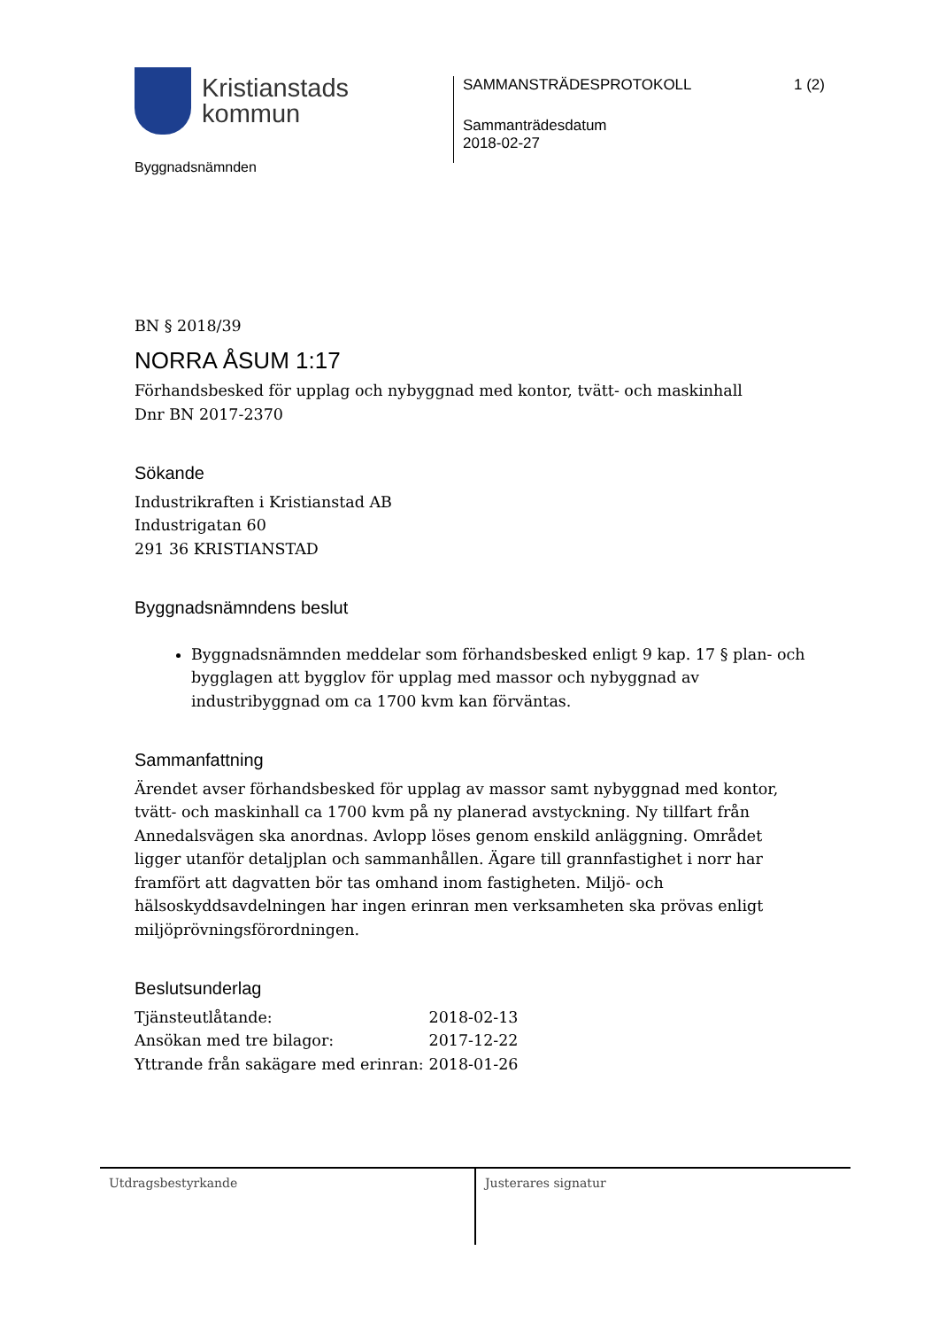Kristianstads
kommun
Byggnadsnämnden
SAMMANSTRÄDESPROTOKOLL
Sammanträdesdatum
2018-02-27
1 (2)
BN § 2018/39
NORRA ÅSUM 1:17
Förhandsbesked för upplag och nybyggnad med kontor, tvätt- och maskinhall
Dnr BN 2017-2370
Sökande
Industrikraften i Kristianstad AB
Industrigatan 60
291 36 KRISTIANSTAD
Byggnadsnämndens beslut
Byggnadsnämnden meddelar som förhandsbesked enligt 9 kap. 17 § plan- och bygglagen att bygglov för upplag med massor och nybyggnad av industribyggnad om ca 1700 kvm kan förväntas.
Sammanfattning
Ärendet avser förhandsbesked för upplag av massor samt nybyggnad med kontor, tvätt- och maskinhall ca 1700 kvm på ny planerad avstyckning. Ny tillfart från Annedalsvägen ska anordnas. Avlopp löses genom enskild anläggning. Området ligger utanför detaljplan och sammanhållen. Ägare till grannfastighet i norr har framfört att dagvatten bör tas omhand inom fastigheten. Miljö- och hälsoskyddsavdelningen har ingen erinran men verksamheten ska prövas enligt miljöprövningsförordningen.
Beslutsunderlag
| Tjänsteutlåtande: | 2018-02-13 |
| Ansökan med tre bilagor: | 2017-12-22 |
| Yttrande från sakägare med erinran: | 2018-01-26 |
Utdragsbestyrkande Justerares signatur